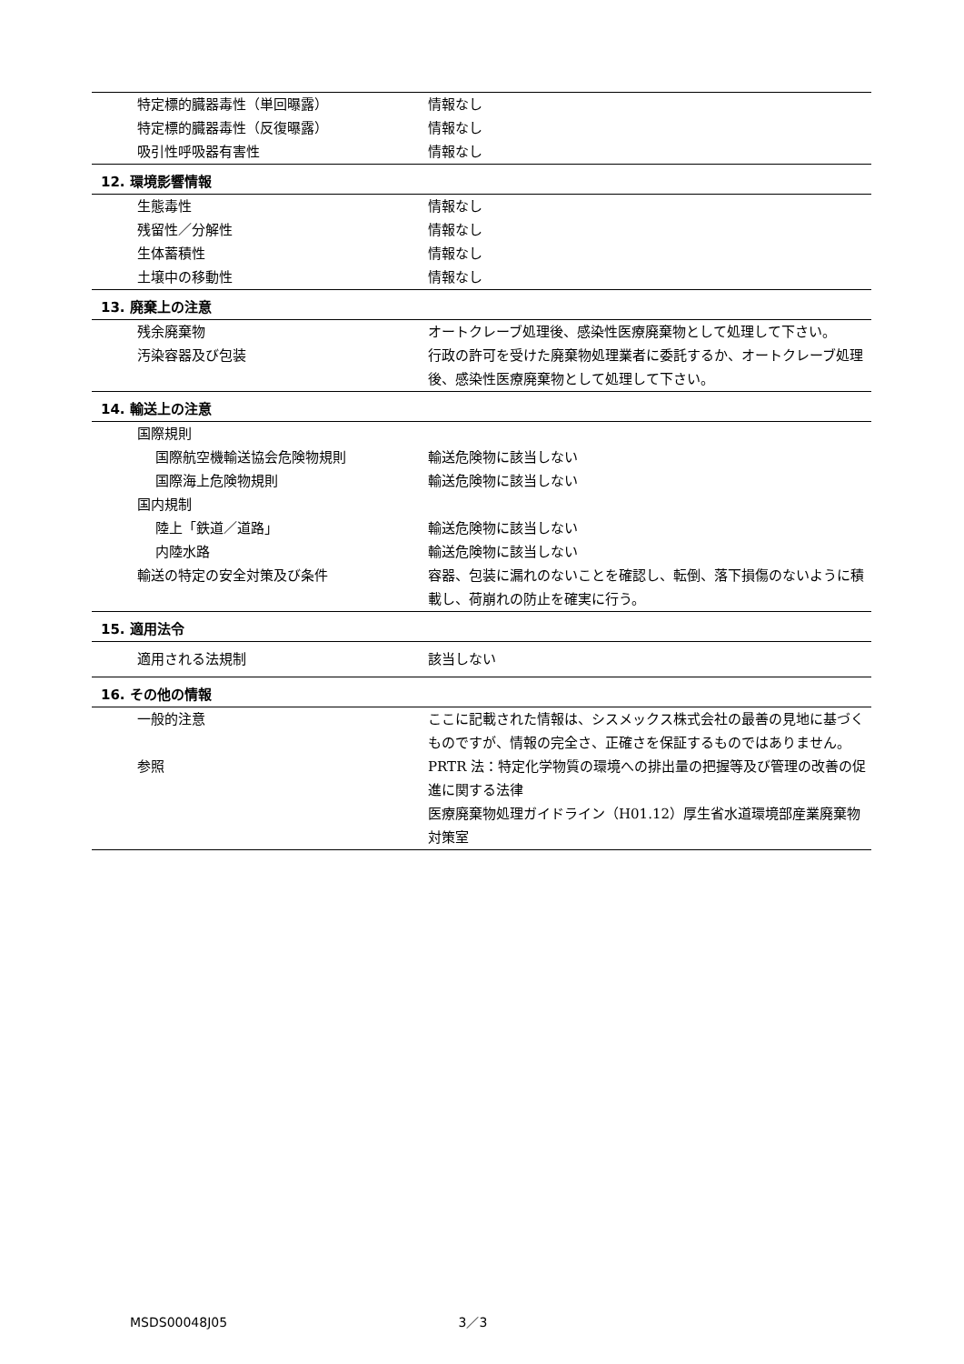| 特定標的臓器毒性（単回曝露） | 情報なし |
| 特定標的臓器毒性（反復曝露） | 情報なし |
| 吸引性呼吸器有害性 | 情報なし |
| 12. 環境影響情報 | |
| 生態毒性 | 情報なし |
| 残留性／分解性 | 情報なし |
| 生体蓄積性 | 情報なし |
| 土壌中の移動性 | 情報なし |
| 13. 廃棄上の注意 | |
| 残余廃棄物 | オートクレーブ処理後、感染性医療廃棄物として処理して下さい。 |
| 汚染容器及び包装 | 行政の許可を受けた廃棄物処理業者に委託するか、オートクレーブ処理後、感染性医療廃棄物として処理して下さい。 |
| 14. 輸送上の注意 | |
| 国際規則 | |
| 国際航空機輸送協会危険物規則 | 輸送危険物に該当しない |
| 国際海上危険物規則 | 輸送危険物に該当しない |
| 国内規制 | |
| 陸上「鉄道／道路」 | 輸送危険物に該当しない |
| 内陸水路 | 輸送危険物に該当しない |
| 輸送の特定の安全対策及び条件 | 容器、包装に漏れのないことを確認し、転倒、落下損傷のないように積載し、荷崩れの防止を確実に行う。 |
| 15. 適用法令 | |
| 適用される法規制 | 該当しない |
| 16. その他の情報 | |
| 一般的注意 | ここに記載された情報は、シスメックス株式会社の最善の見地に基づくものですが、情報の完全さ、正確さを保証するものではありません。 |
| 参照 | PRTR 法：特定化学物質の環境への排出量の把握等及び管理の改善の促進に関する法律 医療廃棄物処理ガイドライン（H01.12）厚生省水道環境部産業廃棄物対策室 |
MSDS00048J05 3／3